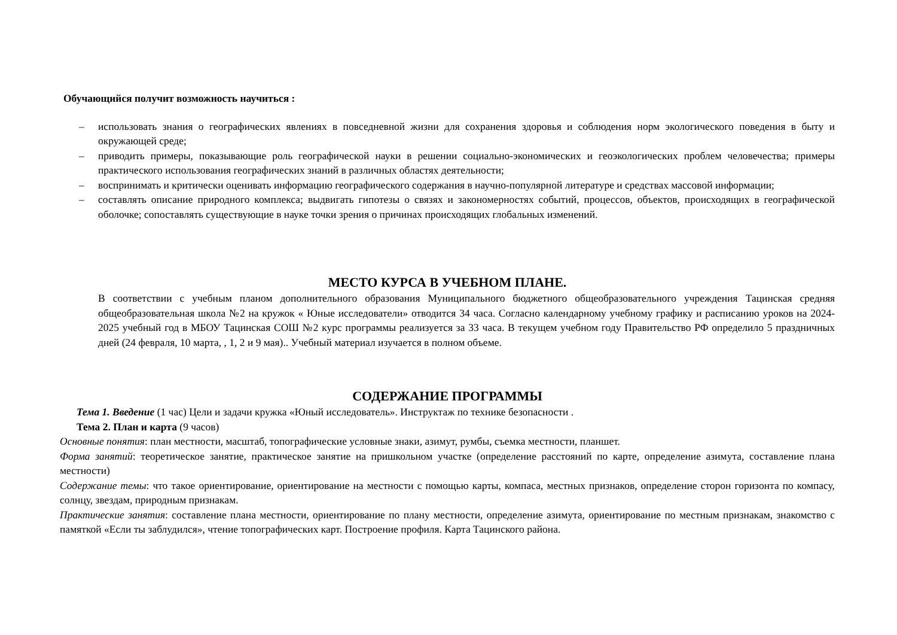Обучающийся получит возможность научиться :
– использовать знания о географических явлениях в повседневной жизни для сохранения здоровья и соблюдения норм экологического поведения в быту и окружающей среде;
– приводить примеры, показывающие роль географической науки в решении социально-экономических и геоэкологических проблем человечества; примеры практического использования географических знаний в различных областях деятельности;
– воспринимать и критически оценивать информацию географического содержания в научно-популярной литературе и средствах массовой информации;
– составлять описание природного комплекса; выдвигать гипотезы о связях и закономерностях событий, процессов, объектов, происходящих в географической оболочке; сопоставлять существующие в науке точки зрения о причинах происходящих глобальных изменений.
МЕСТО КУРСА В УЧЕБНОМ ПЛАНЕ.
В соответствии с учебным планом дополнительного образования Муниципального бюджетного общеобразовательного учреждения Тацинская средняя общеобразовательная школа №2 на кружок « Юные исследователи» отводится 34 часа. Согласно календарному учебному графику и расписанию уроков на 2024-2025 учебный год в МБОУ Тацинская СОШ №2 курс программы реализуется за 33 часа. В текущем учебном году Правительство РФ определило 5 праздничных дней (24 февраля, 10 марта, , 1, 2 и 9 мая).. Учебный материал изучается в полном объеме.
СОДЕРЖАНИЕ ПРОГРАММЫ
Тема 1. Введение (1 час) Цели и задачи кружка «Юный исследователь». Инструктаж по технике безопасности .
Тема 2. План и карта (9 часов)
Основные понятия: план местности, масштаб, топографические условные знаки, азимут, румбы, съемка местности, планшет.
Форма занятий: теоретическое занятие, практическое занятие на пришкольном участке (определение расстояний по карте, определение азимута, составление плана местности)
Содержание темы: что такое ориентирование, ориентирование на местности с помощью карты, компаса, местных признаков, определение сторон горизонта по компасу, солнцу, звездам, природным признакам.
Практические занятия: составление плана местности, ориентирование по плану местности, определение азимута, ориентирование по местным признакам, знакомство с памяткой «Если ты заблудился», чтение топографических карт. Построение профиля. Карта Тацинского района.